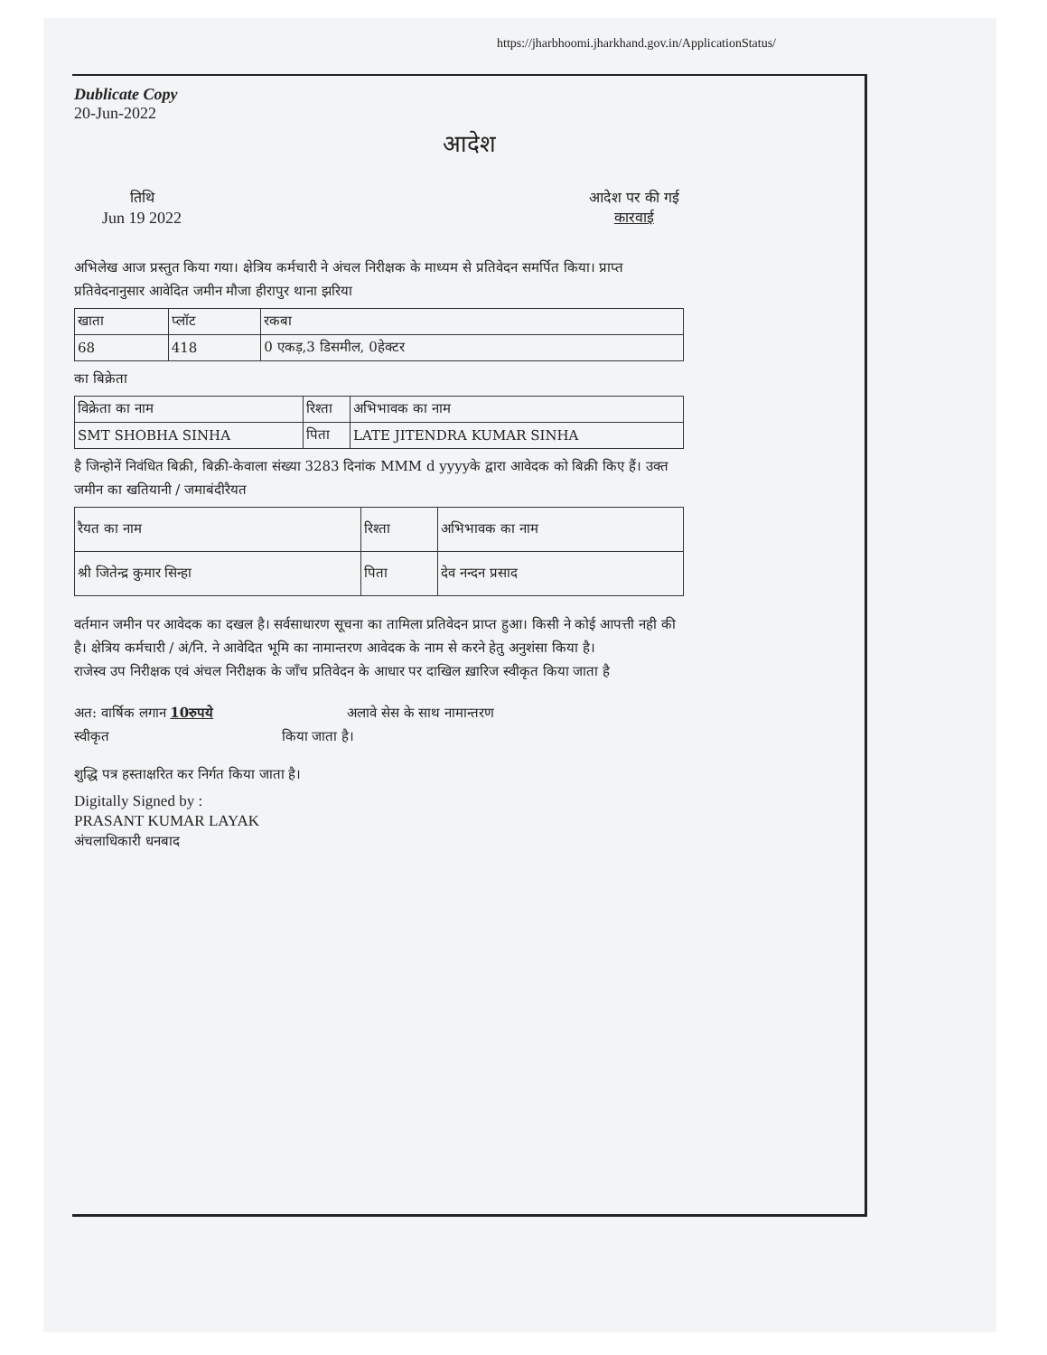https://jharbhoomi.jharkhand.gov.in/ApplicationStatus/
Dublicate Copy
20-Jun-2022
आदेश
तिथि
Jun 19 2022
आदेश पर की गई
कारवाई
अभिलेख आज प्रस्तुत किया गया। क्षेत्रिय कर्मचारी ने अंचल निरीक्षक के माध्यम से प्रतिवेदन समर्पित किया। प्राप्त प्रतिवेदनानुसार आवेदित जमीन मौजा हीरापुर थाना झरिया
| खाता | प्लॉट | रकबा |
| 68 | 418 | 0 एकड़,3 डिसमील, 0हेक्टर |
का बिक्रेता
| विक्रेता का नाम | रिश्ता | अभिभावक का नाम |
| SMT SHOBHA SINHA | पिता | LATE JITENDRA KUMAR SINHA |
है जिन्होनें निवंधित बिक्री, बिक्री-केवाला संख्या 3283 दिनांक MMM d yyyyके द्वारा आवेदक को बिक्री किए हैं। उक्त जमीन का खतियानी / जमाबंदीरैयत
| रैयत का नाम | रिश्ता | अभिभावक का नाम |
| श्री जितेन्द्र कुमार सिन्हा | पिता | देव नन्दन प्रसाद |
वर्तमान जमीन पर आवेदक का दखल है। सर्वसाधारण सूचना का तामिला प्रतिवेदन प्राप्त हुआ। किसी ने कोई आपत्ती नही की है। क्षेत्रिय कर्मचारी / अं/नि. ने आवेदित भूमि का नामान्तरण आवेदक के नाम से करने हेतु अनुशंसा किया है।
राजेस्व उप निरीक्षक एवं अंचल निरीक्षक के जाँच प्रतिवेदन के आधार पर दाखिल ख़ारिज स्वीकृत किया जाता है
अत: वार्षिक लगान 10रुपये अलावे सेस के साथ नामान्तरण
स्वीकृत किया जाता है।
शुद्धि पत्र हस्ताक्षरित कर निर्गत किया जाता है।
Digitally Signed by :
PRASANT KUMAR LAYAK
अंचलाधिकारी धनबाद